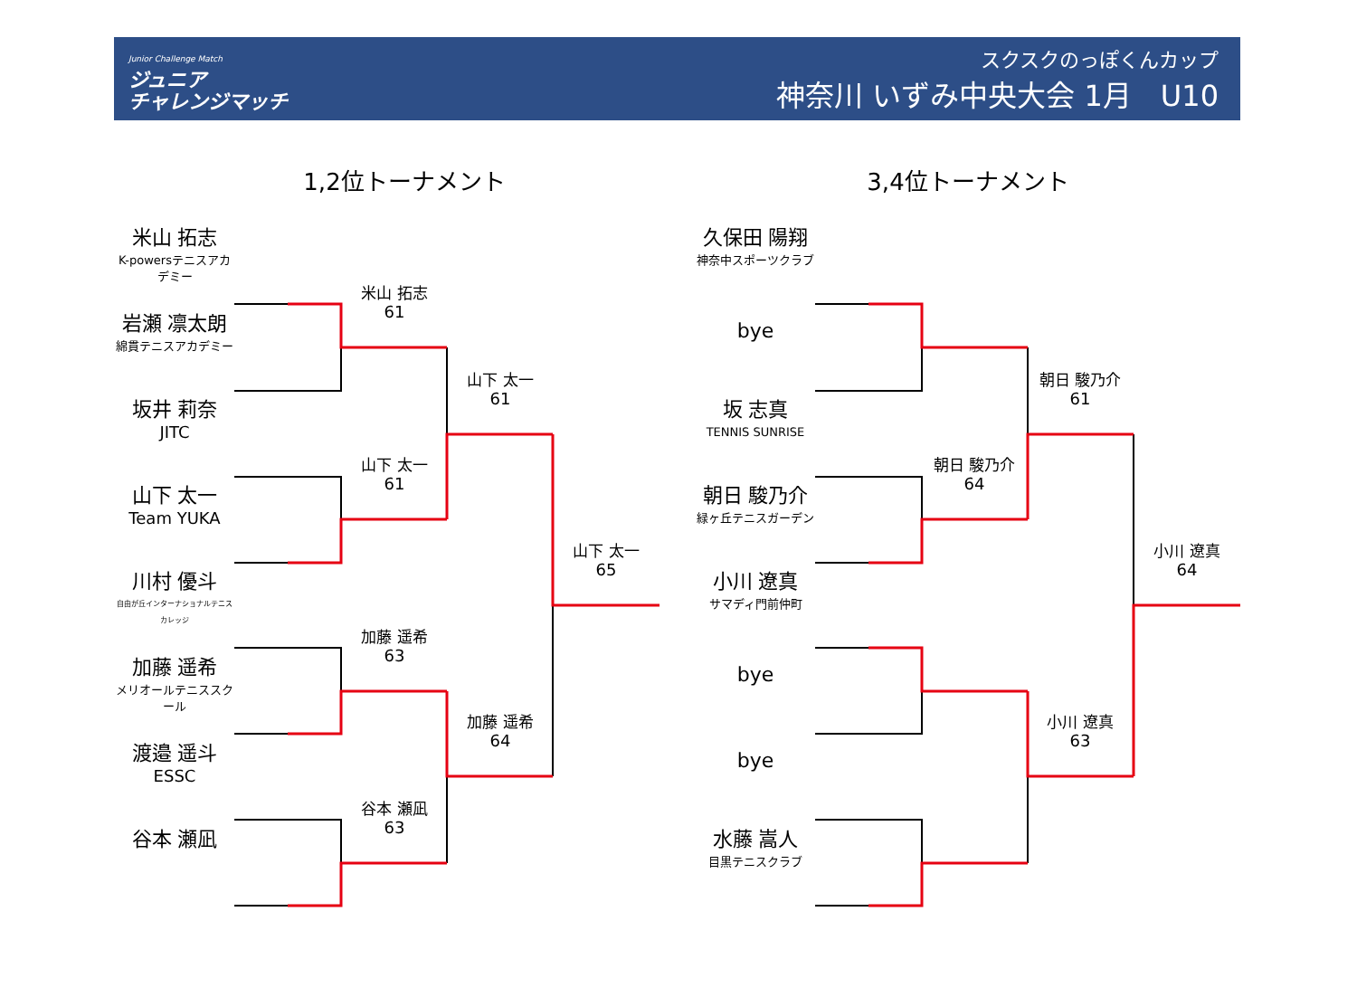Junior Challenge Match
ジュニア
チャレンジマッチ
スクスクのっぽくんカップ
神奈川 いずみ中央大会 1月　U10
1,2位トーナメント 3,4位トーナメント
米山 拓志
K-powersテニスアカデミー
岩瀬 凛太朗
綿貫テニスアカデミー
坂井 莉奈
JITC
山下 太一
Team YUKA
川村 優斗
自由が丘インターナショナルテニスカレッジ
加藤 遥希
メリオールテニススクール
渡邉 遥斗
ESSC
谷本 瀬凪
米山 拓志
61
山下 太一
61
加藤 遥希
63
谷本 瀬凪
63
山下 太一
61
加藤 遥希
64
山下 太一
65
久保田 陽翔
神奈中スポーツクラブ
bye
坂 志真
TENNIS SUNRISE
朝日 駿乃介
緑ヶ丘テニスガーデン
小川 遼真
サマディ門前仲町
bye
bye
水藤 嵩人
目黒テニスクラブ
朝日 駿乃介
64
朝日 駿乃介
61
小川 遼真
63
小川 遼真
64